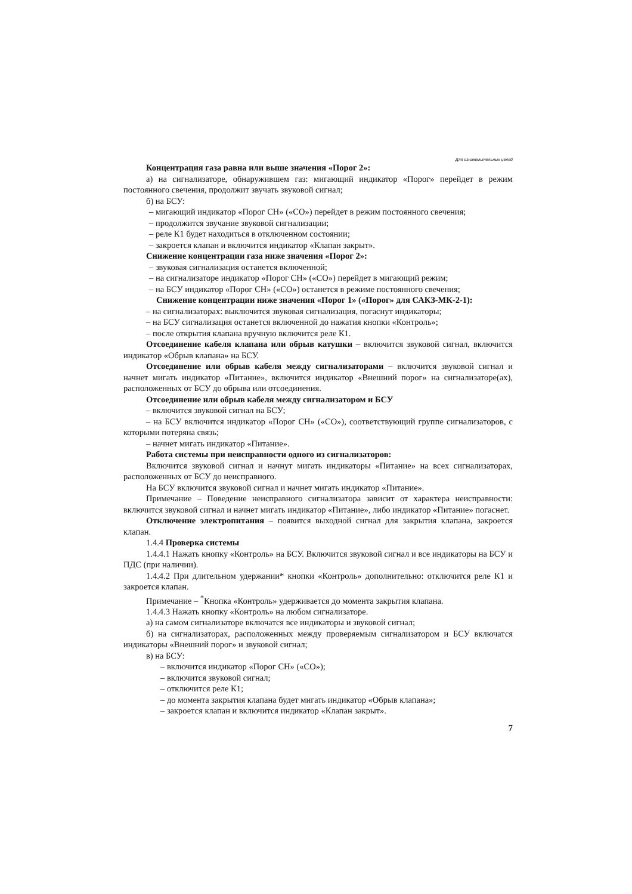Для ознакомительных целей
Концентрация газа равна или выше значения «Порог 2»:
а) на сигнализаторе, обнаружившем газ: мигающий индикатор «Порог» перейдет в режим постоянного свечения, продолжит звучать звуковой сигнал;
б) на БСУ:
– мигающий индикатор «Порог СН» («СО») перейдет в режим постоянного свечения;
– продолжится звучание звуковой сигнализации;
– реле К1 будет находиться в отключенном состоянии;
– закроется клапан и включится индикатор «Клапан закрыт».
Снижение концентрации газа ниже значения «Порог 2»:
– звуковая сигнализация останется включенной;
– на сигнализаторе индикатор «Порог СН» («СО») перейдет в мигающий режим;
– на БСУ индикатор «Порог СН» («СО») останется в режиме постоянного свечения;
Снижение концентрации ниже значения «Порог 1» («Порог» для САКЗ-МК-2-1):
– на сигнализаторах: выключится звуковая сигнализация, погаснут индикаторы;
– на БСУ сигнализация останется включенной до нажатия кнопки «Контроль»;
– после открытия клапана вручную включится реле К1.
Отсоединение кабеля клапана или обрыв катушки – включится звуковой сигнал, включится индикатор «Обрыв клапана» на БСУ.
Отсоединение или обрыв кабеля между сигнализаторами – включится звуковой сигнал и начнет мигать индикатор «Питание», включится индикатор «Внешний порог» на сигнализаторе(ах), расположенных от БСУ до обрыва или отсоединения.
Отсоединение или обрыв кабеля между сигнализатором и БСУ
– включится звуковой сигнал на БСУ;
– на БСУ включится индикатор «Порог СН» («СО»), соответствующий группе сигнализаторов, с которыми потеряна связь;
– начнет мигать индикатор «Питание».
Работа системы при неисправности одного из сигнализаторов:
Включится звуковой сигнал и начнут мигать индикаторы «Питание» на всех сигнализаторах, расположенных от БСУ до неисправного.
На БСУ включится звуковой сигнал и начнет мигать индикатор «Питание».
Примечание – Поведение неисправного сигнализатора зависит от характера неисправности: включится звуковой сигнал и начнет мигать индикатор «Питание», либо индикатор «Питание» погаснет.
Отключение электропитания – появится выходной сигнал для закрытия клапана, закроется клапан.
1.4.4 Проверка системы
1.4.4.1 Нажать кнопку «Контроль» на БСУ. Включится звуковой сигнал и все индикаторы на БСУ и ПДС (при наличии).
1.4.4.2 При длительном удержании* кнопки «Контроль» дополнительно: отключится реле К1 и закроется клапан.
Примечание – <sup>*</sup>Кнопка «Контроль» удерживается до момента закрытия клапана.
1.4.4.3 Нажать кнопку «Контроль» на любом сигнализаторе.
а) на самом сигнализаторе включатся все индикаторы и звуковой сигнал;
б) на сигнализаторах, расположенных между проверяемым сигнализатором и БСУ включатся индикаторы «Внешний порог» и звуковой сигнал;
в) на БСУ:
– включится индикатор «Порог СН» («СО»);
– включится звуковой сигнал;
– отключится реле К1;
– до момента закрытия клапана будет мигать индикатор «Обрыв клапана»;
– закроется клапан и включится индикатор «Клапан закрыт».
7